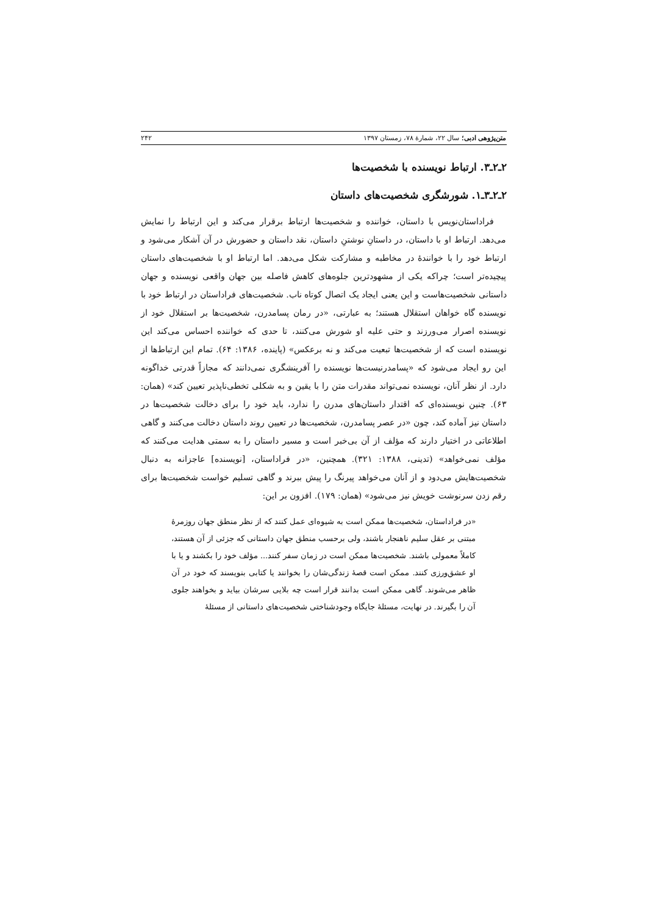متن‌پژوهی ادبی؛ سال ۲۲، شمارهٔ ۷۸، زمستان ۱۳۹۷ ۲۴۲
۲ـ۲ـ۳. ارتباط نویسنده با شخصیت‌ها
۲ـ۲ـ۳ـ۱. شورشگری شخصیت‌های داستان
فراداستان‌نویس با داستان، خواننده و شخصیت‌ها ارتباط برقرار می‌کند و این ارتباط را نمایش می‌دهد. ارتباط او با داستان، در داستانِ نوشتنِ داستان، نقد داستان و حضورش در آن آشکار می‌شود و ارتباط خود را با خوانندهٔ در مخاطبه و مشارکت شکل می‌دهد. اما ارتباط او با شخصیت‌های داستان پیچیده‌تر است؛ چراکه یکی از مشهودترین جلوه‌های کاهش فاصله بین جهان واقعی نویسنده و جهان داستانی شخصیت‌هاست و این یعنی ایجاد یک اتصال کوتاه ناب. شخصیت‌های فراداستان در ارتباط خود با نویسنده گاه خواهان استقلال هستند؛ به عبارتی، «در رمان پسامدرن، شخصیت‌ها بر استقلال خود از نویسنده اصرار می‌ورزند و حتی علیه او شورش می‌کنند، تا حدی که خواننده احساس می‌کند این نویسنده است که از شخصیت‌ها تبعیت می‌کند و نه برعکس» (پاینده، ۱۳۸۶: ۶۴). تمام این ارتباط‌ها از این رو ایجاد می‌شود که «پسامدرنیست‌ها نویسنده را آفرینشگری نمی‌دانند که مجازاً قدرتی خداگونه دارد. از نظر آنان، نویسنده نمی‌تواند مقدرات متن را با یقین و به شکلی تخطی‌ناپذیر تعیین کند» (همان: ۶۳). چنین نویسنده‌ای که اقتدار داستان‌های مدرن را ندارد، باید خود را برای دخالت شخصیت‌ها در داستان نیز آماده کند، چون «در عصر پسامدرن، شخصیت‌ها در تعیین روند داستان دخالت می‌کنند و گاهی اطلاعاتی در اختیار دارند که مؤلف از آن بی‌خبر است و مسیر داستان را به سمتی هدایت می‌کنند که مؤلف نمی‌خواهد» (تدینی، ۱۳۸۸: ۳۲۱). همچنین، «در فراداستان، [نویسنده] عاجزانه به دنبال شخصیت‌هایش می‌دود و از آنان می‌خواهد پیرنگ را پیش ببرند و گاهی تسلیم خواست شخصیت‌ها برای رقم زدن سرنوشت خویش نیز می‌شود» (همان: ۱۷۹). افزون بر این:
«در فراداستان، شخصیت‌ها ممکن است به شیوه‌ای عمل کنند که از نظر منطق جهان روزمرهٔ مبتنی بر عقل سلیم ناهنجار باشند، ولی برحسب منطق جهان داستانی که جزئی از آن هستند، کاملاً معمولی باشند. شخصیت‌ها ممکن است در زمان سفر کنند... مؤلف خود را بکشند و یا با او عشق‌ورزی کنند. ممکن است قصهٔ زندگی‌شان را بخوانند یا کتابی بنویسند که خود در آن ظاهر می‌شوند. گاهی ممکن است بدانند قرار است چه بلایی سرشان بیاید و بخواهند جلوی آن را بگیرند. در نهایت، مسئلهٔ جایگاه وجودشناختی شخصیت‌های داستانی از مسئلهٔ